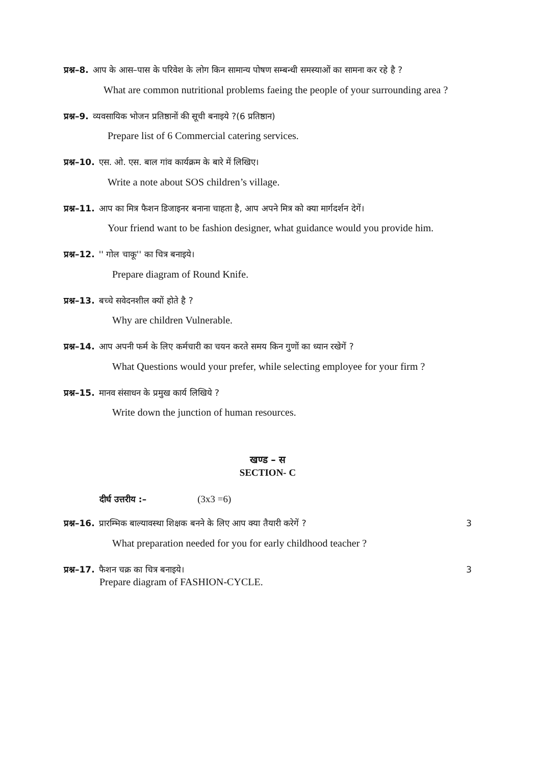प्रश्न–8. आप के आस–पास के परिवेश के लोग किन सामान्य पोषण सम्बन्धी समस्याओं का सामना कर रहे है ?
What are common nutritional problems faeing the people of your surrounding area ?
प्रश्न–9. व्यवसायिक भोजन प्रतिष्ठानों की सूची बनाइये ?(6 प्रतिष्ठान)
Prepare list of 6 Commercial catering services.
प्रश्न–10. एस. ओ. एस. बाल गांव कार्यक्रम के बारे में लिखिए।
Write a note about SOS children’s village.
प्रश्न–11. आप का मित्र फैशन डिजाइनर बनाना चाहता है, आप अपने मित्र को क्या मार्गदर्शन देगें।
Your friend want to be fashion designer, what guidance would you provide him.
प्रश्न–12. '' गोल चाकू'' का चित्र बनाइये।
Prepare diagram of Round Knife.
प्रश्न–13. बच्चे सवेदनशील क्यों होते है ?
Why are children Vulnerable.
प्रश्न–14. आप अपनी फर्म के लिए कर्मचारी का चयन करते समय किन गुणों का ध्यान रखेगें ?
What Questions would your prefer, while selecting employee for your firm ?
प्रश्न–15. मानव संसाधन के प्रमुख कार्य लिखिये ?
Write down the junction of human resources.
खण्ड – स
SECTION- C
दीर्घ उत्तरीय :– (3x3 =6)
प्रश्न–16. प्रारम्भिक बाल्यावस्था शिक्षक बनने के लिए आप क्या तैयारी करेगें ? 3
What preparation needed for you for early childhood teacher ?
प्रश्न–17. फैशन चक्र का चित्र बनाइये। 3
Prepare diagram of FASHION-CYCLE.